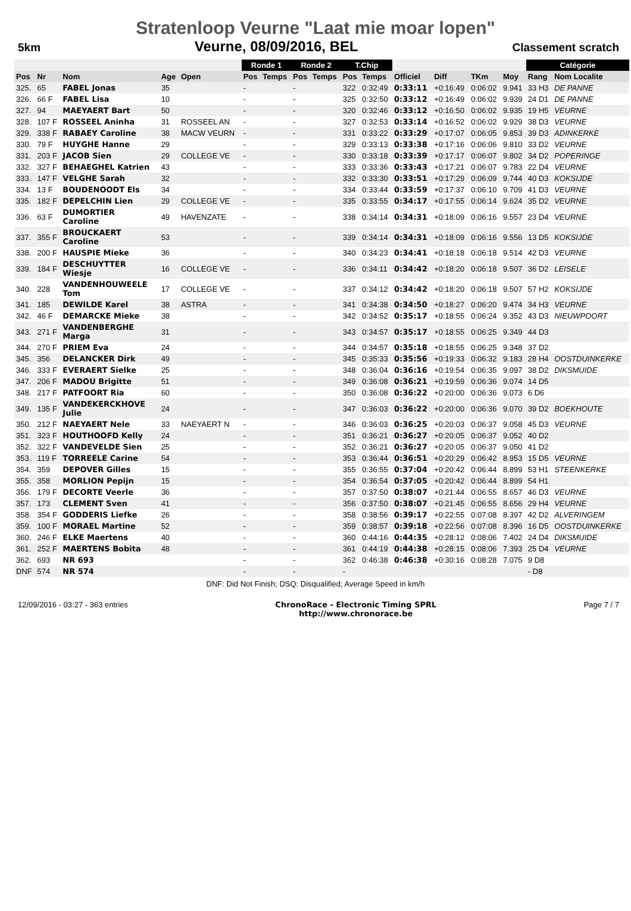Stratenloop Veurne "Laat mie moar lopen"
5km
Veurne, 08/09/2016, BEL
Classement scratch
| | | | | | Ronde 1 | | Ronde 2 | | T.Chip | | | | | | Catégorie | | |
| Pos | Nr | Nom | Age | Open | Pos | Temps | Pos | Temps | Pos | Temps | Officiel | Diff | TKm | Moy | Rang | Nom Localite | |
| 325. | 65 | FABEL Jonas | 35 | | - | | - | | 322 | 0:32:49 | 0:33:11 | +0:16:49 | 0:06:02 | 9.941 | 33 H3 | DE PANNE | |
| 326. | 66 F | FABEL Lisa | 10 | | - | | - | | 325 | 0:32:50 | 0:33:12 | +0:16:49 | 0:06:02 | 9.939 | 24 D1 | DE PANNE | |
| 327. | 94 | MAEYAERT Bart | 50 | | - | | - | | 320 | 0:32:46 | 0:33:12 | +0:16:50 | 0:06:02 | 9.935 | 19 H5 | VEURNE | |
| 328. | 107 F | ROSSEEL Aninha | 31 | ROSSEEL AN | - | | - | | 327 | 0:32:53 | 0:33:14 | +0:16:52 | 0:06:02 | 9.929 | 38 D3 | VEURNE | |
| 329. | 338 F | RABAEY Caroline | 38 | MACW VEURN | - | | - | | 331 | 0:33:22 | 0:33:29 | +0:17:07 | 0:06:05 | 9.853 | 39 D3 | ADINKERKE | |
| 330. | 79 F | HUYGHE Hanne | 29 | | - | | - | | 329 | 0:33:13 | 0:33:38 | +0:17:16 | 0:06:06 | 9.810 | 33 D2 | VEURNE | |
| 331. | 203 F | JACOB Sien | 29 | COLLEGE VE | - | | - | | 330 | 0:33:18 | 0:33:39 | +0:17:17 | 0:06:07 | 9.802 | 34 D2 | POPERINGE | |
| 332. | 327 F | BEHAEGHEL Katrien | 43 | | - | | - | | 333 | 0:33:36 | 0:33:43 | +0:17:21 | 0:06:07 | 9.783 | 22 D4 | VEURNE | |
| 333. | 147 F | VELGHE Sarah | 32 | | - | | - | | 332 | 0:33:30 | 0:33:51 | +0:17:29 | 0:06:09 | 9.744 | 40 D3 | KOKSIJDE | |
| 334. | 13 F | BOUDENOODT Els | 34 | | - | | - | | 334 | 0:33:44 | 0:33:59 | +0:17:37 | 0:06:10 | 9.709 | 41 D3 | VEURNE | |
| 335. | 182 F | DEPELCHIN Lien | 29 | COLLEGE VE | - | | - | | 335 | 0:33:55 | 0:34:17 | +0:17:55 | 0:06:14 | 9.624 | 35 D2 | VEURNE | |
| 336. | 63 F | DUMORTIER Caroline | 49 | HAVENZATE | - | | - | | 338 | 0:34:14 | 0:34:31 | +0:18:09 | 0:06:16 | 9.557 | 23 D4 | VEURNE | |
| 337. | 355 F | BROUCKAERT Caroline | 53 | | - | | - | | 339 | 0:34:14 | 0:34:31 | +0:18:09 | 0:06:16 | 9.556 | 13 D5 | KOKSIJDE | |
| 338. | 200 F | HAUSPIE Mieke | 36 | | - | | - | | 340 | 0:34:23 | 0:34:41 | +0:18:18 | 0:06:18 | 9.514 | 42 D3 | VEURNE | |
| 339. | 184 F | DESCHUYTTER Wiesje | 16 | COLLEGE VE | - | | - | | 336 | 0:34:11 | 0:34:42 | +0:18:20 | 0:06:18 | 9.507 | 36 D2 | LEISELE | |
| 340. | 228 | VANDENHOUWEELE Tom | 17 | COLLEGE VE | - | | - | | 337 | 0:34:12 | 0:34:42 | +0:18:20 | 0:06:18 | 9.507 | 57 H2 | KOKSIJDE | |
| 341. | 185 | DEWILDE Karel | 38 | ASTRA | - | | - | | 341 | 0:34:38 | 0:34:50 | +0:18:27 | 0:06:20 | 9.474 | 34 H3 | VEURNE | |
| 342. | 46 F | DEMARCKE Mieke | 38 | | - | | - | | 342 | 0:34:52 | 0:35:17 | +0:18:55 | 0:06:24 | 9.352 | 43 D3 | NIEUWPOORT | |
| 343. | 271 F | VANDENBERGHE Marga | 31 | | - | | - | | 343 | 0:34:57 | 0:35:17 | +0:18:55 | 0:06:25 | 9.349 | 44 D3 | | |
| 344. | 270 F | PRIEM Eva | 24 | | - | | - | | 344 | 0:34:57 | 0:35:18 | +0:18:55 | 0:06:25 | 9.348 | 37 D2 | | |
| 345. | 356 | DELANCKER Dirk | 49 | | - | | - | | 345 | 0:35:33 | 0:35:56 | +0:19:33 | 0:06:32 | 9.183 | 28 H4 | OOSTDUINKERKE | |
| 346. | 333 F | EVERAERT Sielke | 25 | | - | | - | | 348 | 0:36:04 | 0:36:16 | +0:19:54 | 0:06:35 | 9.097 | 38 D2 | DIKSMUIDE | |
| 347. | 206 F | MADOU Brigitte | 51 | | - | | - | | 349 | 0:36:08 | 0:36:21 | +0:19:59 | 0:06:36 | 9.074 | 14 D5 | | |
| 348. | 217 F | PATFOORT Ria | 60 | | - | | - | | 350 | 0:36:08 | 0:36:22 | +0:20:00 | 0:06:36 | 9.073 | 6 D6 | | |
| 349. | 135 F | VANDEKERCKHOVE Julie | 24 | | - | | - | | 347 | 0:36:03 | 0:36:22 | +0:20:00 | 0:06:36 | 9.070 | 39 D2 | BOEKHOUTE | |
| 350. | 212 F | NAEYAERT Nele | 33 | NAEYAERT N | - | | - | | 346 | 0:36:03 | 0:36:25 | +0:20:03 | 0:06:37 | 9.058 | 45 D3 | VEURNE | |
| 351. | 323 F | HOUTHOOFD Kelly | 24 | | - | | - | | 351 | 0:36:21 | 0:36:27 | +0:20:05 | 0:06:37 | 9.052 | 40 D2 | | |
| 352. | 322 F | VANDEVELDE Sien | 25 | | - | | - | | 352 | 0:36:21 | 0:36:27 | +0:20:05 | 0:06:37 | 9.050 | 41 D2 | | |
| 353. | 119 F | TORREELE Carine | 54 | | - | | - | | 353 | 0:36:44 | 0:36:51 | +0:20:29 | 0:06:42 | 8.953 | 15 D5 | VEURNE | |
| 354. | 359 | DEPOVER Gilles | 15 | | - | | - | | 355 | 0:36:55 | 0:37:04 | +0:20:42 | 0:06:44 | 8.899 | 53 H1 | STEENKERKE | |
| 355. | 358 | MORLION Pepijn | 15 | | - | | - | | 354 | 0:36:54 | 0:37:05 | +0:20:42 | 0:06:44 | 8.899 | 54 H1 | | |
| 356. | 179 F | DECORTE Veerle | 36 | | - | | - | | 357 | 0:37:50 | 0:38:07 | +0:21:44 | 0:06:55 | 8.657 | 46 D3 | VEURNE | |
| 357. | 173 | CLEMENT Sven | 41 | | - | | - | | 356 | 0:37:50 | 0:38:07 | +0:21:45 | 0:06:55 | 8.656 | 29 H4 | VEURNE | |
| 358. | 354 F | GODDERIS Liefke | 26 | | - | | - | | 358 | 0:38:56 | 0:39:17 | +0:22:55 | 0:07:08 | 8.397 | 42 D2 | ALVERINGEM | |
| 359. | 100 F | MORAEL Martine | 52 | | - | | - | | 359 | 0:38:57 | 0:39:18 | +0:22:56 | 0:07:08 | 8.396 | 16 D5 | OOSTDUINKERKE | |
| 360. | 246 F | ELKE Maertens | 40 | | - | | - | | 360 | 0:44:16 | 0:44:35 | +0:28:12 | 0:08:06 | 7.402 | 24 D4 | DIKSMUIDE | |
| 361. | 252 F | MAERTENS Bobita | 48 | | - | | - | | 361 | 0:44:19 | 0:44:38 | +0:28:15 | 0:08:06 | 7.393 | 25 D4 | VEURNE | |
| 362. | 693 | NR 693 | | | - | | - | | 362 | 0:46:38 | 0:46:38 | +0:30:16 | 0:08:28 | 7.075 | 9 D8 | | |
| DNF | 574 | NR 574 | | | - | | - | | - | | | | | | - D8 | | |
DNF: Did Not Finish; DSQ: Disqualified; Average Speed in km/h
12/09/2016 - 03:27 - 363 entries ChronoRace - Electronic Timing SPRL
http://www.chronorace.be Page 7 / 7